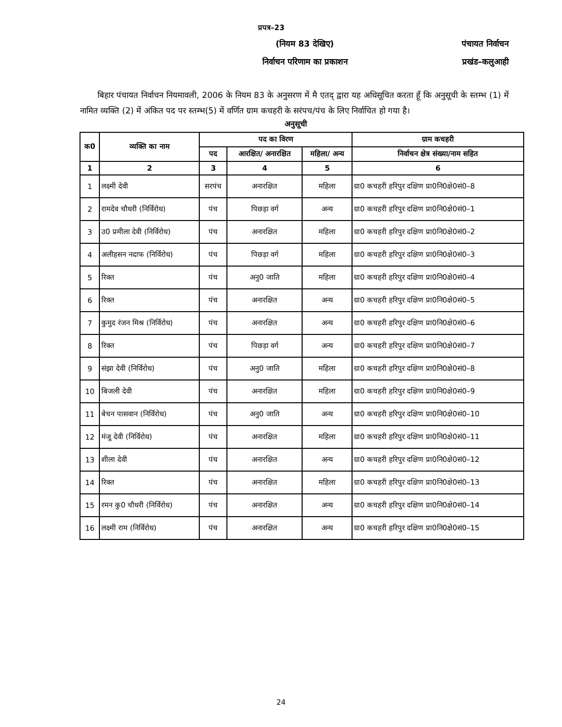प्रपत्र–23
(नियम 83 देखिए) पंचायत निर्वाचन
निर्वाचन परिणाम का प्रकाशन प्रखंड–कलुआही
बिहार पंचायत निर्वाचन नियमावली, 2006 के नियम 83 के अनुसरण में मै एतद् द्वारा यह अधिसूचित करता हूँ कि अनुसूची के स्तम्भ (1) में नामित व्यक्ति (2) में अंकित पद पर स्तम्भ(5) में वर्णित ग्राम कचहरी के सरंपच/पंच के लिए निर्वाचित हो गया है।
अनुसूची
| क0 | व्यक्ति का नाम | पद का विरण | | | ग्राम कचहरी |
| --- | --- | --- | --- | --- | --- |
| | | पद | आरक्षित/ अनारक्षित | महिला/ अन्य | निर्वाचन क्षेत्र संख्या/नाम सहित |
| 1 | 2 | 3 | 4 | 5 | 6 |
| 1 | लक्ष्मी देवी | सरपंच | अनारक्षित | महिला | ग्रा0 कचहरी हरिपुर दक्षिण प्रा0नि0क्षे0सं0–8 |
| 2 | रामदेव चौधरी (निर्विरोध) | पंच | पिछड़ा वर्ग | अन्य | ग्रा0 कचहरी हरिपुर दक्षिण प्रा0नि0क्षे0सं0–1 |
| 3 | उ0 प्रमीला देवी (निर्विरोध) | पंच | अनारक्षित | महिला | ग्रा0 कचहरी हरिपुर दक्षिण प्रा0नि0क्षे0सं0–2 |
| 4 | अलीहसन नदाफ (निर्विरोध) | पंच | पिछड़ा वर्ग | महिला | ग्रा0 कचहरी हरिपुर दक्षिण प्रा0नि0क्षे0सं0–3 |
| 5 | रिक्त | पंच | अनु0 जाति | महिला | ग्रा0 कचहरी हरिपुर दक्षिण प्रा0नि0क्षे0सं0–4 |
| 6 | रिक्त | पंच | अनारक्षित | अन्य | ग्रा0 कचहरी हरिपुर दक्षिण प्रा0नि0क्षे0सं0–5 |
| 7 | कुमुद रंजन मिश्र (निर्विरोध) | पंच | अनारक्षित | अन्य | ग्रा0 कचहरी हरिपुर दक्षिण प्रा0नि0क्षे0सं0–6 |
| 8 | रिक्त | पंच | पिछड़ा वर्ग | अन्य | ग्रा0 कचहरी हरिपुर दक्षिण प्रा0नि0क्षे0सं0–7 |
| 9 | संझा देवी (निर्विरोध) | पंच | अनु0 जाति | महिला | ग्रा0 कचहरी हरिपुर दक्षिण प्रा0नि0क्षे0सं0–8 |
| 10 | बिजली देवी | पंच | अनारक्षित | महिला | ग्रा0 कचहरी हरिपुर दक्षिण प्रा0नि0क्षे0सं0–9 |
| 11 | बेचन पासवान (निर्विरोध) | पंच | अनु0 जाति | अन्य | ग्रा0 कचहरी हरिपुर दक्षिण प्रा0नि0क्षे0सं0–10 |
| 12 | मंजू देवी (निर्विरोध) | पंच | अनारक्षित | महिला | ग्रा0 कचहरी हरिपुर दक्षिण प्रा0नि0क्षे0सं0–11 |
| 13 | शीला देवी | पंच | अनारक्षित | अन्य | ग्रा0 कचहरी हरिपुर दक्षिण प्रा0नि0क्षे0सं0–12 |
| 14 | रिक्त | पंच | अनारक्षित | महिला | ग्रा0 कचहरी हरिपुर दक्षिण प्रा0नि0क्षे0सं0–13 |
| 15 | रमन कु0 चौधरी (निर्विरोध) | पंच | अनारक्षित | अन्य | ग्रा0 कचहरी हरिपुर दक्षिण प्रा0नि0क्षे0सं0–14 |
| 16 | लक्ष्मी राम (निर्विरोध) | पंच | अनारक्षित | अन्य | ग्रा0 कचहरी हरिपुर दक्षिण प्रा0नि0क्षे0सं0–15 |
24